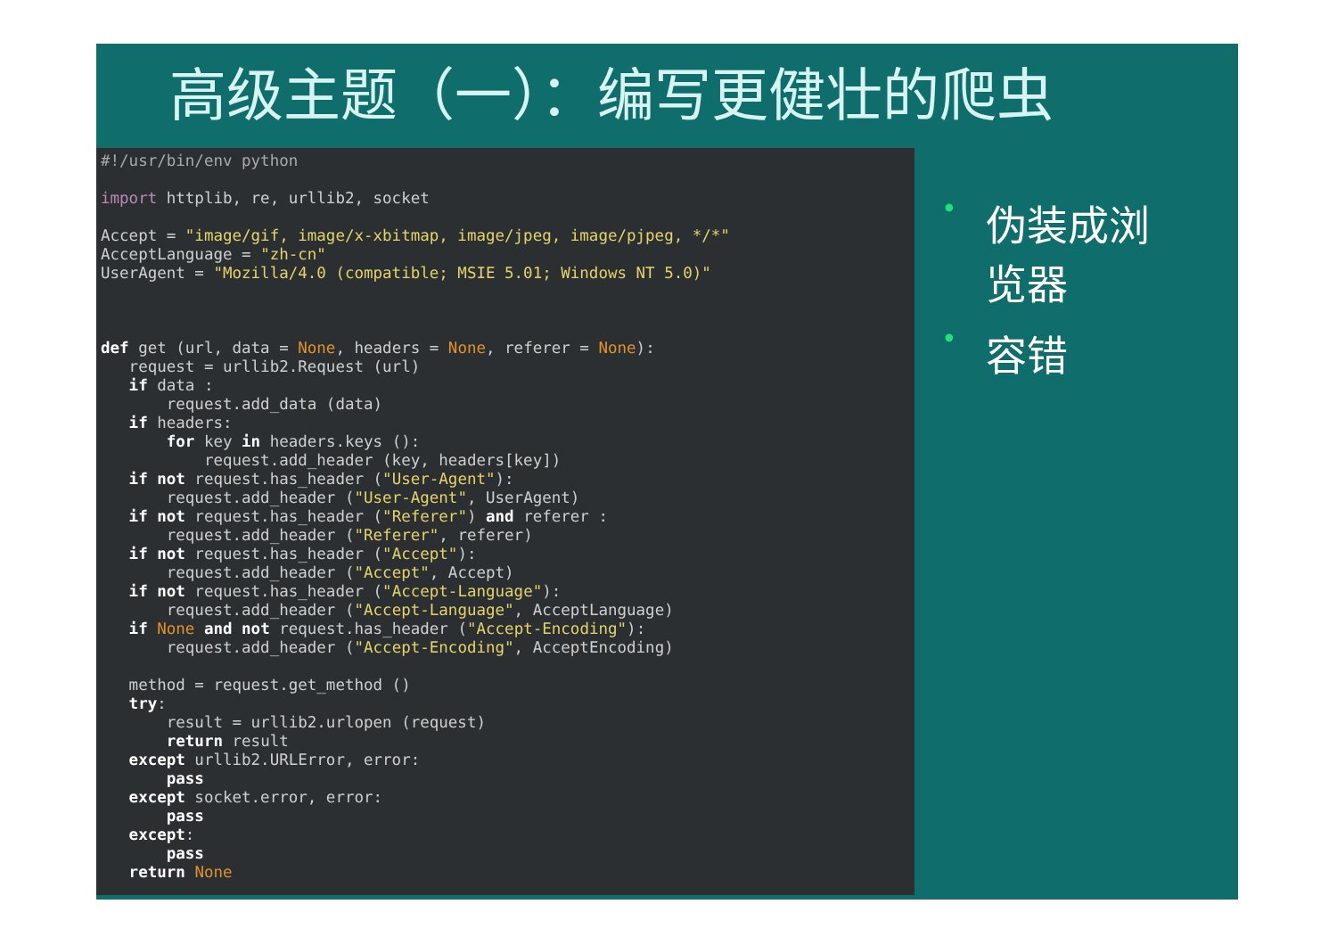高级主题（一）：编写更健壮的爬虫
#!/usr/bin/env python

import httplib, re, urllib2, socket

Accept = "image/gif, image/x-xbitmap, image/jpeg, image/pjpeg, */*"
AcceptLanguage = "zh-cn"
UserAgent = "Mozilla/4.0 (compatible; MSIE 5.01; Windows NT 5.0)"



def get (url, data = None, headers = None, referer = None):
   request = urllib2.Request (url)
   if data :
       request.add_data (data)
   if headers:
       for key in headers.keys ():
           request.add_header (key, headers[key])
   if not request.has_header ("User-Agent"):
       request.add_header ("User-Agent", UserAgent)
   if not request.has_header ("Referer") and referer :
       request.add_header ("Referer", referer)
   if not request.has_header ("Accept"):
       request.add_header ("Accept", Accept)
   if not request.has_header ("Accept-Language"):
       request.add_header ("Accept-Language", AcceptLanguage)
   if None and not request.has_header ("Accept-Encoding"):
       request.add_header ("Accept-Encoding", AcceptEncoding)

   method = request.get_method ()
   try:
       result = urllib2.urlopen (request)
       return result
   except urllib2.URLError, error:
       pass
   except socket.error, error:
       pass
   except:
       pass
   return None
•
伪装成浏
览器
•
容错